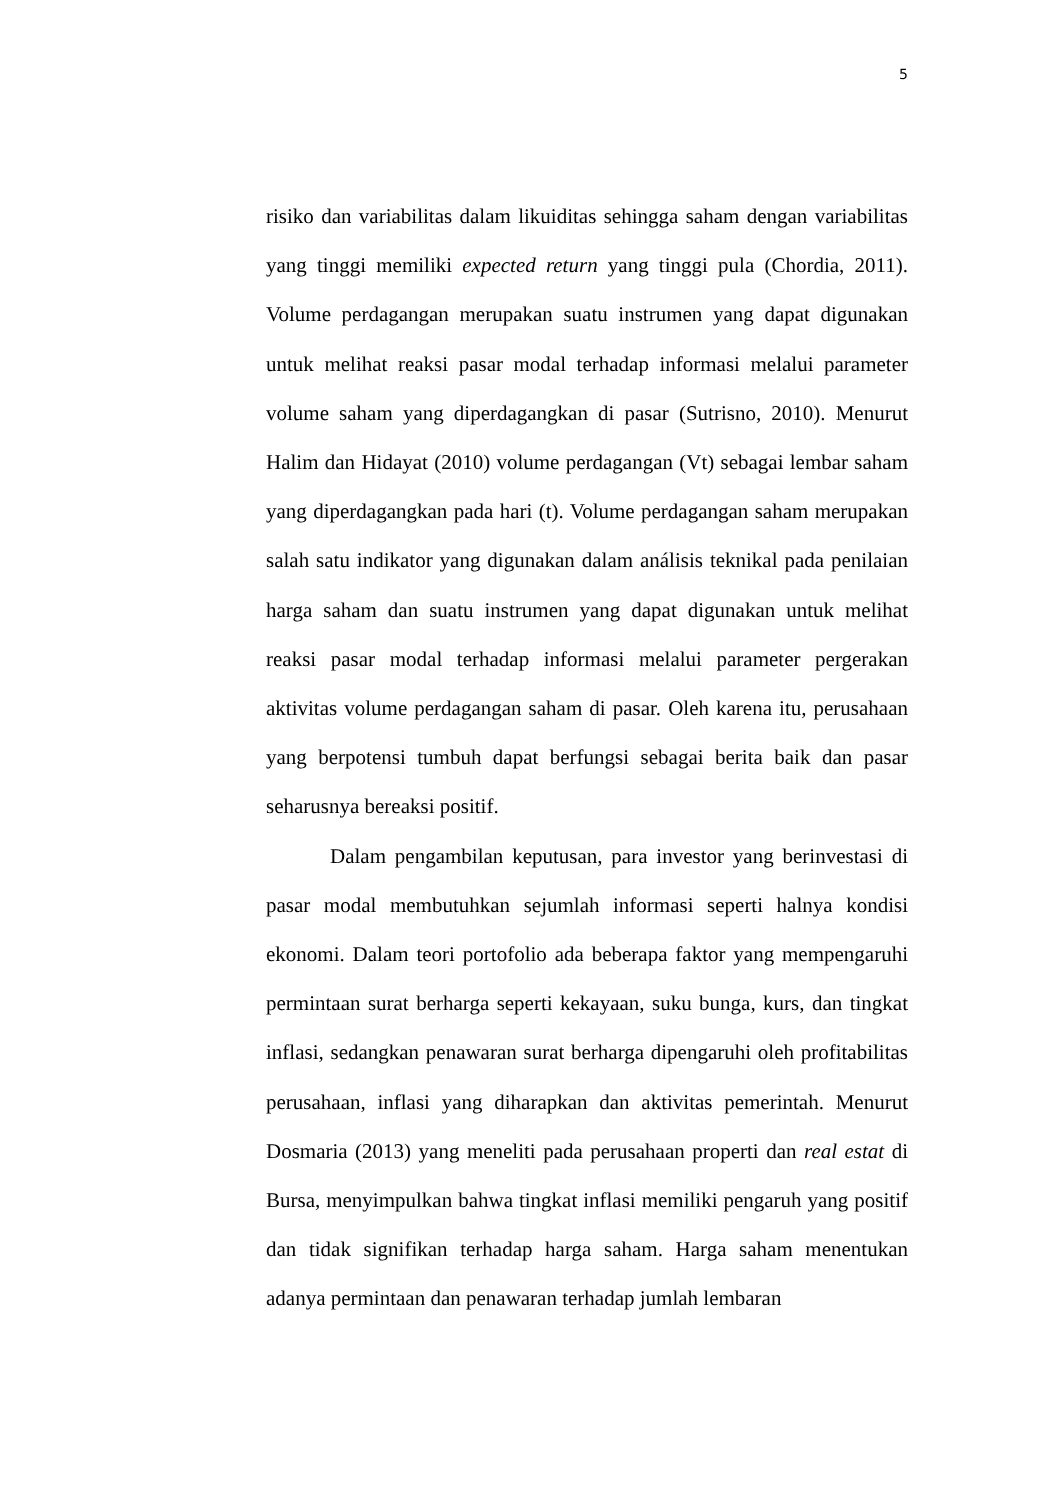5
risiko dan variabilitas dalam likuiditas sehingga saham dengan variabilitas yang tinggi memiliki expected return yang tinggi pula (Chordia, 2011). Volume perdagangan merupakan suatu instrumen yang dapat digunakan untuk melihat reaksi pasar modal terhadap informasi melalui parameter volume saham yang diperdagangkan di pasar (Sutrisno, 2010). Menurut Halim dan Hidayat (2010) volume perdagangan (Vt) sebagai lembar saham yang diperdagangkan pada hari (t). Volume perdagangan saham merupakan salah satu indikator yang digunakan dalam análisis teknikal pada penilaian harga saham dan suatu instrumen yang dapat digunakan untuk melihat reaksi pasar modal terhadap informasi melalui parameter pergerakan aktivitas volume perdagangan saham di pasar. Oleh karena itu, perusahaan yang berpotensi tumbuh dapat berfungsi sebagai berita baik dan pasar seharusnya bereaksi positif.
Dalam pengambilan keputusan, para investor yang berinvestasi di pasar modal membutuhkan sejumlah informasi seperti halnya kondisi ekonomi. Dalam teori portofolio ada beberapa faktor yang mempengaruhi permintaan surat berharga seperti kekayaan, suku bunga, kurs, dan tingkat inflasi, sedangkan penawaran surat berharga dipengaruhi oleh profitabilitas perusahaan, inflasi yang diharapkan dan aktivitas pemerintah. Menurut Dosmaria (2013) yang meneliti pada perusahaan properti dan real estat di Bursa, menyimpulkan bahwa tingkat inflasi memiliki pengaruh yang positif dan tidak signifikan terhadap harga saham. Harga saham menentukan adanya permintaan dan penawaran terhadap jumlah lembaran